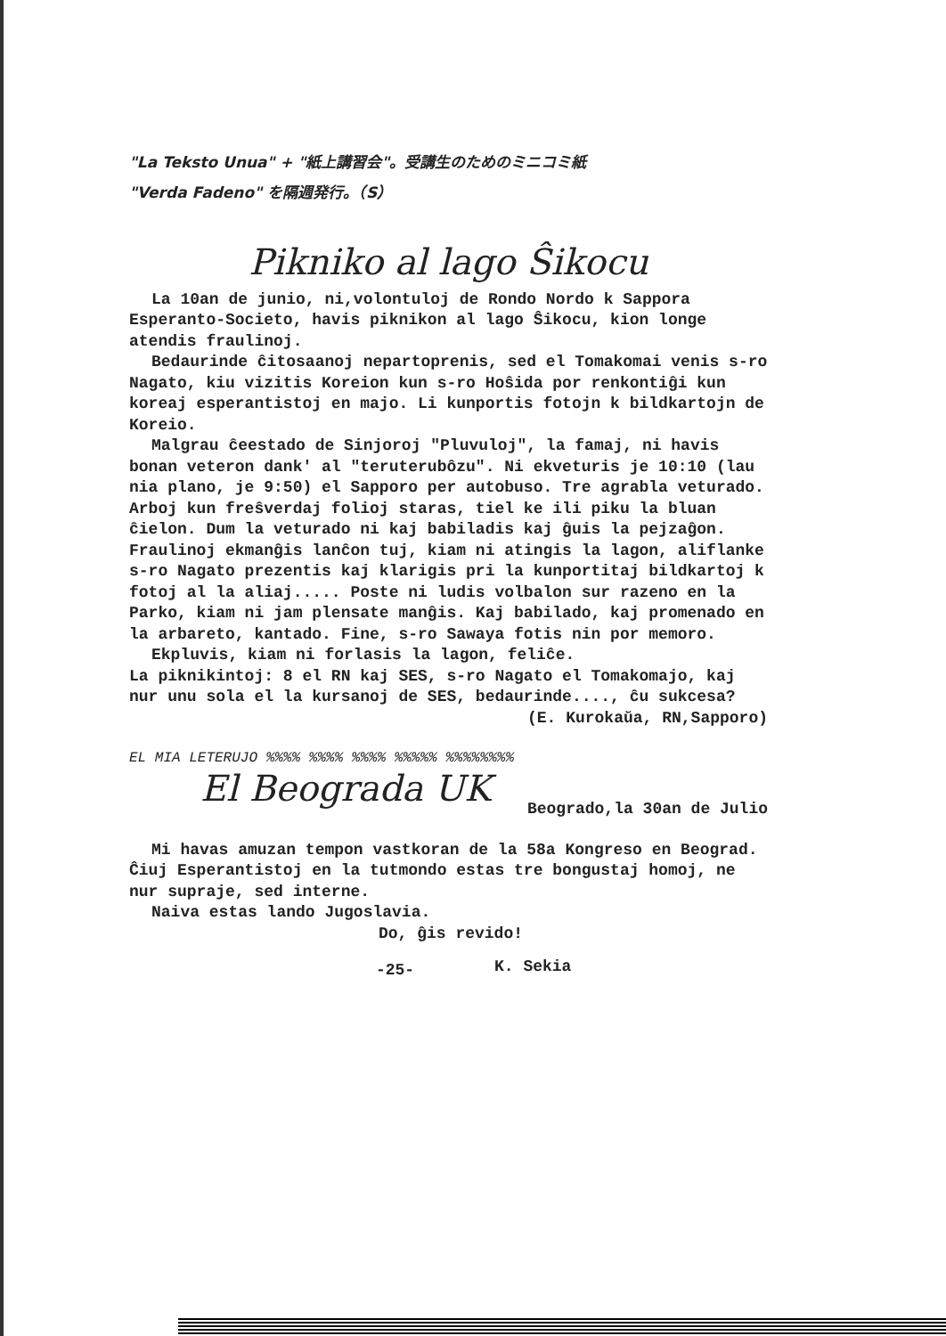"La Teksto Unua" + "紙上講習会"。受講生のためのミニコミ紙
"Verda Fadeno" を隔週発行。（S）
Pikniko al lago Ŝikocu
La 10an de junio, ni,volontuloj de Rondo Nordo k Sappora Esperanto-Societo, havis piknikon al lago Ŝikocu, kion longe atendis fraulinoj.
Bedaurinde ĉitosaanoj nepartoprenis, sed el Tomakomai venis s-ro Nagato, kiu vizitis Koreion kun s-ro Hoŝida por renkontiĝi kun koreaj esperantistoj en majo. Li kunportis fotojn k bildkartojn de Koreio.
Malgrau ĉeestado de Sinjoroj "Pluvuloj", la famaj, ni havis bonan veteron dank' al "teruterubôzu". Ni ekveturis je 10:10 (lau nia plano, je 9:50) el Sapporo per autobuso. Tre agrabla veturado. Arboj kun freŝverdaj folioj staras, tiel ke ili piku la bluan ĉielon. Dum la veturado ni kaj babiladis kaj ĝuis la pejzaĝon. Fraulinoj ekmanĝis lanĉon tuj, kiam ni atingis la lagon, aliflanke s-ro Nagato prezentis kaj klarigis pri la kunportitaj bildkartoj k fotoj al la aliaj..... Poste ni ludis volbalon sur razeno en la Parko, kiam ni jam plensate manĝis. Kaj babilado, kaj promenado en la arbareto, kantado. Fine, s-ro Sawaya fotis nin por memoro.
Ekpluvis, kiam ni forlasis la lagon, feliĉe.
La piknikintoj: 8 el RN kaj SES, s-ro Nagato el Tomakomajo, kaj nur unu sola el la kursanoj de SES, bedaurinde...., ĉu sukcesa?
(E. Kurokaŭa, RN,Sapporo)
EL MIA LETERUJO %%%% %%%% %%%% %%%%% %%%%%%%%
El Beograda UK
Beogrado,la 30an de Julio
Mi havas amuzan tempon vastkoran de la 58a Kongreso en Beograd. Ĉiuj Esperantistoj en la tutmondo estas tre bongustaj homoj, ne nur supraje, sed interne.
Naiva estas lando Jugoslavia.
Do, ĝis revido!
K. Sekia
-25-